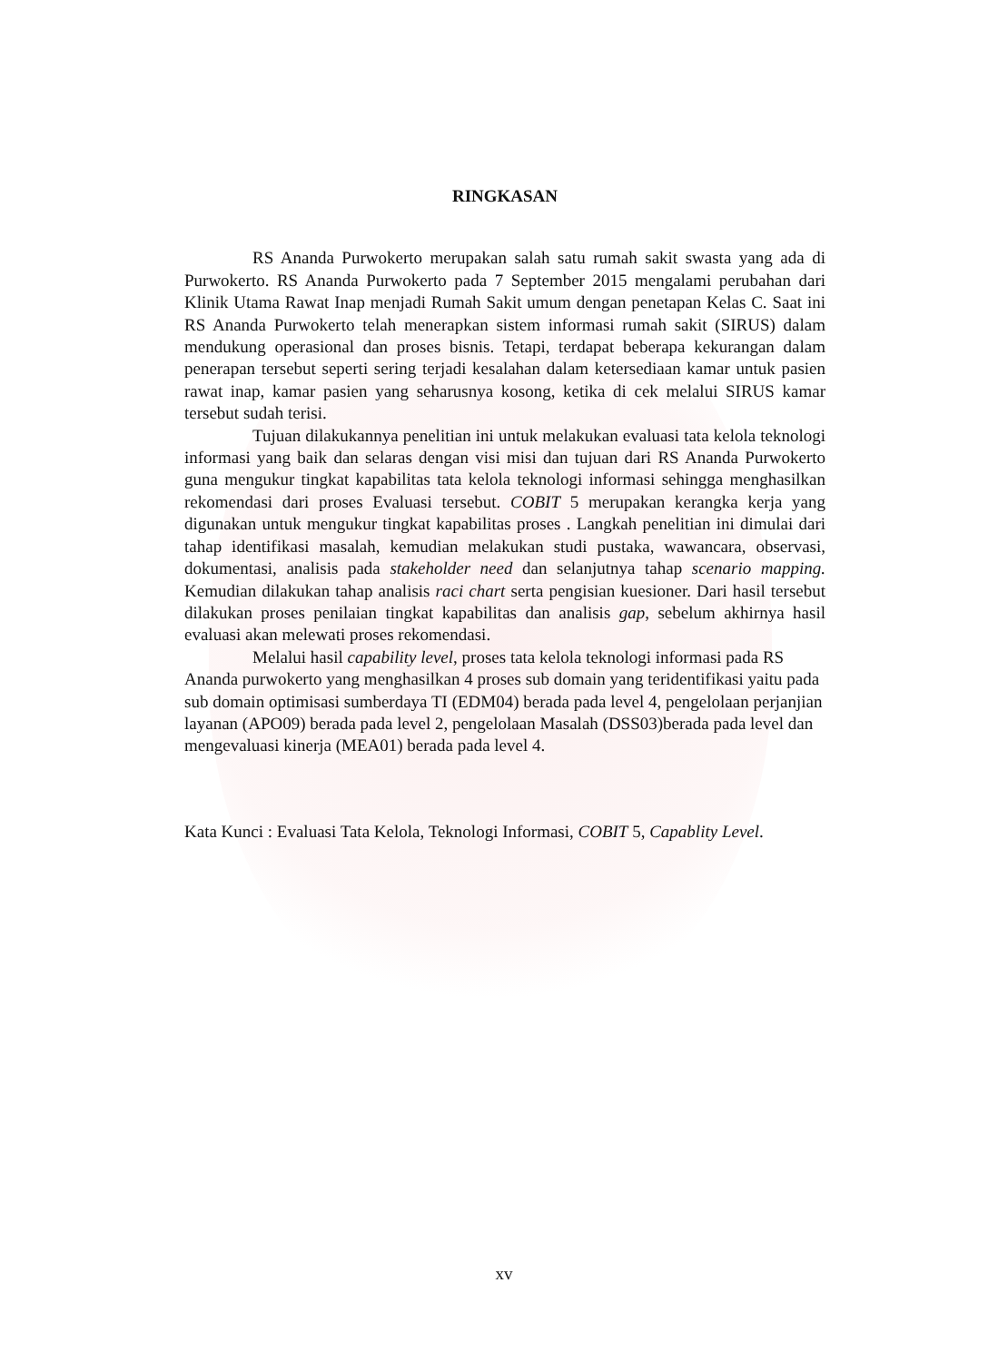RINGKASAN
RS Ananda Purwokerto merupakan salah satu rumah sakit swasta yang ada di Purwokerto. RS Ananda Purwokerto pada 7 September 2015 mengalami perubahan dari Klinik Utama Rawat Inap menjadi Rumah Sakit umum dengan penetapan Kelas C. Saat ini RS Ananda Purwokerto telah menerapkan sistem informasi rumah sakit (SIRUS) dalam mendukung operasional dan proses bisnis. Tetapi, terdapat beberapa kekurangan dalam penerapan tersebut seperti sering terjadi kesalahan dalam ketersediaan kamar untuk pasien rawat inap, kamar pasien yang seharusnya kosong, ketika di cek melalui SIRUS kamar tersebut sudah terisi.
Tujuan dilakukannya penelitian ini untuk melakukan evaluasi tata kelola teknologi informasi yang baik dan selaras dengan visi misi dan tujuan dari RS Ananda Purwokerto guna mengukur tingkat kapabilitas tata kelola teknologi informasi sehingga menghasilkan rekomendasi dari proses Evaluasi tersebut. COBIT 5 merupakan kerangka kerja yang digunakan untuk mengukur tingkat kapabilitas proses . Langkah penelitian ini dimulai dari tahap identifikasi masalah, kemudian melakukan studi pustaka, wawancara, observasi, dokumentasi, analisis pada stakeholder need dan selanjutnya tahap scenario mapping. Kemudian dilakukan tahap analisis raci chart serta pengisian kuesioner. Dari hasil tersebut dilakukan proses penilaian tingkat kapabilitas dan analisis gap, sebelum akhirnya hasil evaluasi akan melewati proses rekomendasi.
Melalui hasil capability level, proses tata kelola teknologi informasi pada RS Ananda purwokerto yang menghasilkan 4 proses sub domain yang teridentifikasi yaitu pada sub domain optimisasi sumberdaya TI (EDM04) berada pada level 4, pengelolaan perjanjian layanan (APO09) berada pada level 2, pengelolaan Masalah (DSS03)berada pada level dan mengevaluasi kinerja (MEA01) berada pada level 4.
Kata Kunci : Evaluasi Tata Kelola, Teknologi Informasi, COBIT 5, Capablity Level.
xv